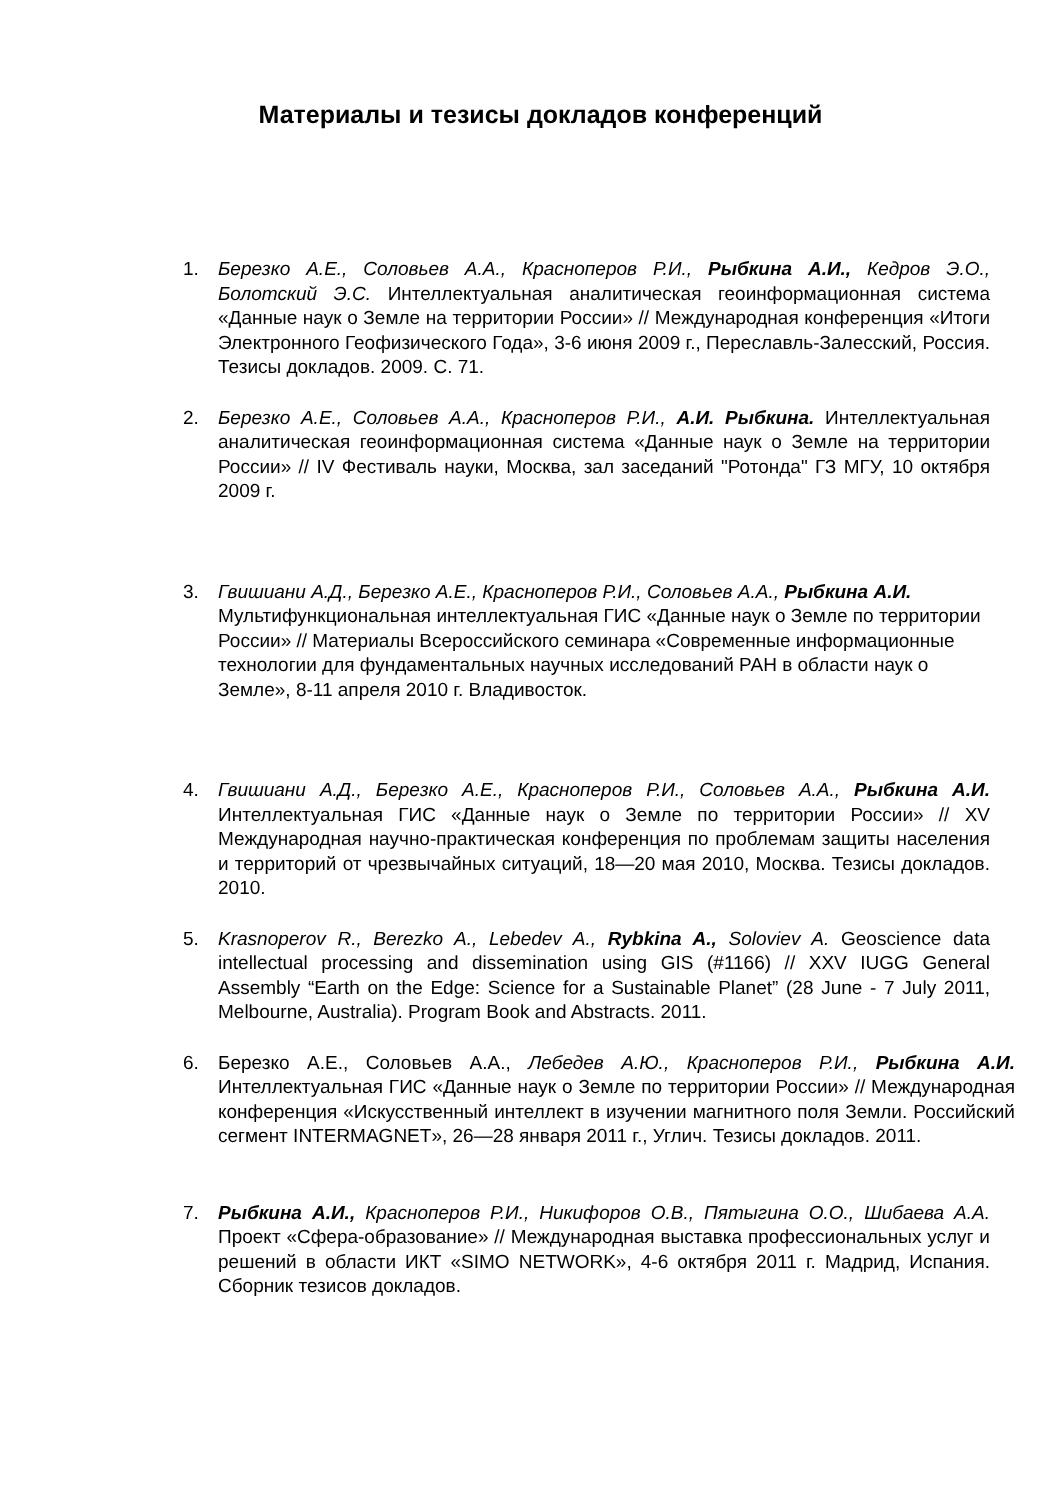Материалы и тезисы докладов конференций
1. Березко А.Е., Соловьев А.А., Красноперов Р.И., Рыбкина А.И., Кедров Э.О., Болотский Э.С. Интеллектуальная аналитическая геоинформационная система «Данные наук о Земле на территории России» // Международная конференция «Итоги Электронного Геофизического Года», 3-6 июня 2009 г., Переславль-Залесский, Россия. Тезисы докладов. 2009. С. 71.
2. Березко А.Е., Соловьев А.А., Красноперов Р.И., А.И. Рыбкина. Интеллектуальная аналитическая геоинформационная система «Данные наук о Земле на территории России» // IV Фестиваль науки, Москва, зал заседаний "Ротонда" ГЗ МГУ, 10 октября 2009 г.
3. Гвишиани А.Д., Березко А.Е., Красноперов Р.И., Соловьев А.А., Рыбкина А.И. Мультифункциональная интеллектуальная ГИС «Данные наук о Земле по территории России» // Материалы Всероссийского семинара «Современные информационные технологии для фундаментальных научных исследований РАН в области наук о Земле», 8-11 апреля 2010 г. Владивосток.
4. Гвишиани А.Д., Березко А.Е., Красноперов Р.И., Соловьев А.А., Рыбкина А.И. Интеллектуальная ГИС «Данные наук о Земле по территории России» // XV Международная научно-практическая конференция по проблемам защиты населения и территорий от чрезвычайных ситуаций, 18—20 мая 2010, Москва. Тезисы докладов. 2010.
5. Krasnoperov R., Berezko A., Lebedev A., Rybkina A., Soloviev A. Geoscience data intellectual processing and dissemination using GIS (#1166) // XXV IUGG General Assembly “Earth on the Edge: Science for a Sustainable Planet” (28 June - 7 July 2011, Melbourne, Australia). Program Book and Abstracts. 2011.
6. Березко А.Е., Соловьев А.А., Лебедев А.Ю., Красноперов Р.И., Рыбкина А.И. Интеллектуальная ГИС «Данные наук о Земле по территории России» // Международная конференция «Искусственный интеллект в изучении магнитного поля Земли. Российский сегмент INTERMAGNET», 26—28 января 2011 г., Углич. Тезисы докладов. 2011.
7. Рыбкина А.И., Красноперов Р.И., Никифоров О.В., Пятыгина О.О., Шибаева А.А. Проект «Сфера-образование» // Международная выставка профессиональных услуг и решений в области ИКТ «SIMO NETWORK», 4-6 октября 2011 г. Мадрид, Испания. Сборник тезисов докладов.